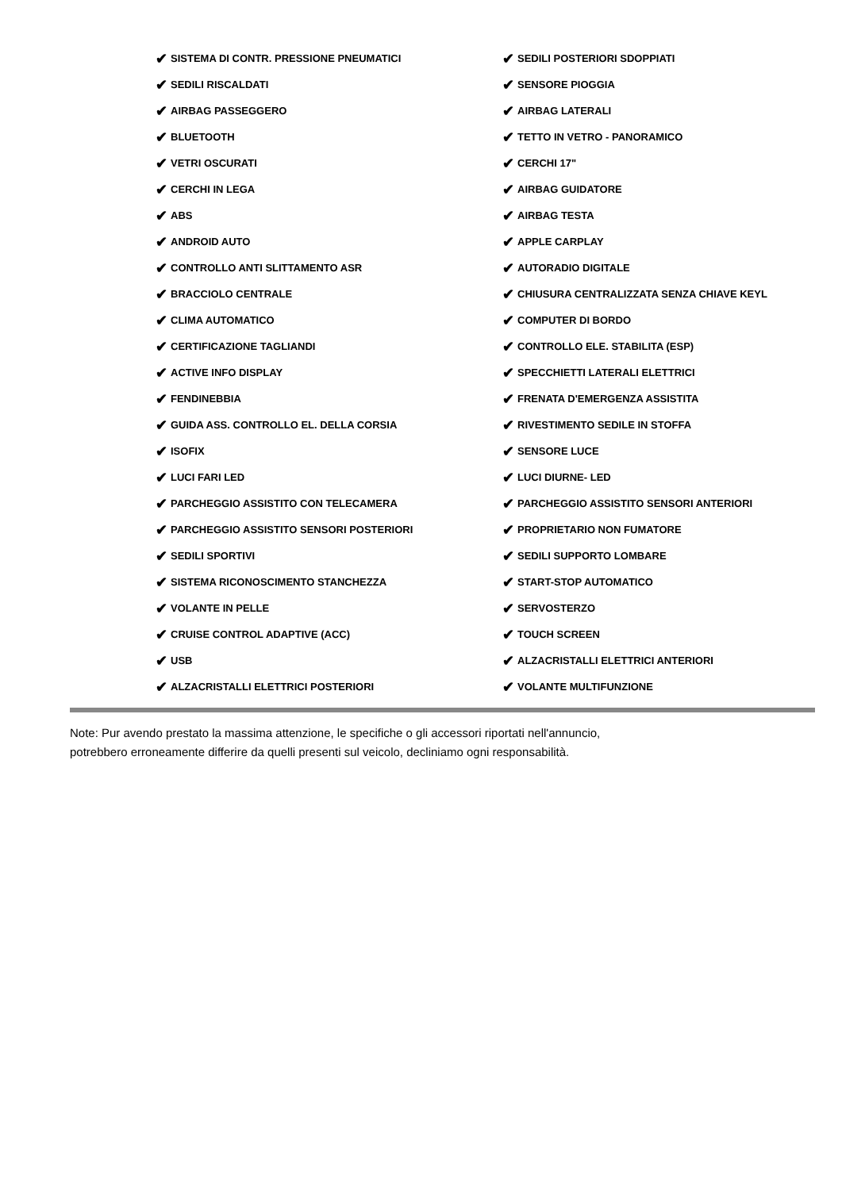✔ SISTEMA DI CONTR. PRESSIONE PNEUMATICI
✔ SEDILI RISCALDATI
✔ AIRBAG PASSEGGERO
✔ BLUETOOTH
✔ VETRI OSCURATI
✔ CERCHI IN LEGA
✔ ABS
✔ ANDROID AUTO
✔ CONTROLLO ANTI SLITTAMENTO ASR
✔ BRACCIOLO CENTRALE
✔ CLIMA AUTOMATICO
✔ CERTIFICAZIONE TAGLIANDI
✔ ACTIVE INFO DISPLAY
✔ FENDINEBBIA
✔ GUIDA ASS. CONTROLLO EL. DELLA CORSIA
✔ ISOFIX
✔ LUCI FARI LED
✔ PARCHEGGIO ASSISTITO CON TELECAMERA
✔ PARCHEGGIO ASSISTITO SENSORI POSTERIORI
✔ SEDILI SPORTIVI
✔ SISTEMA RICONOSCIMENTO STANCHEZZA
✔ VOLANTE IN PELLE
✔ CRUISE CONTROL ADAPTIVE (ACC)
✔ USB
✔ ALZACRISTALLI ELETTRICI POSTERIORI
✔ SEDILI POSTERIORI SDOPPIATI
✔ SENSORE PIOGGIA
✔ AIRBAG LATERALI
✔ TETTO IN VETRO - PANORAMICO
✔ CERCHI 17"
✔ AIRBAG GUIDATORE
✔ AIRBAG TESTA
✔ APPLE CARPLAY
✔ AUTORADIO DIGITALE
✔ CHIUSURA CENTRALIZZATA SENZA CHIAVE KEYL
✔ COMPUTER DI BORDO
✔ CONTROLLO ELE. STABILITA (ESP)
✔ SPECCHIETTI LATERALI ELETTRICI
✔ FRENATA D'EMERGENZA ASSISTITA
✔ RIVESTIMENTO SEDILE IN STOFFA
✔ SENSORE LUCE
✔ LUCI DIURNE- LED
✔ PARCHEGGIO ASSISTITO SENSORI ANTERIORI
✔ PROPRIETARIO NON FUMATORE
✔ SEDILI SUPPORTO LOMBARE
✔ START-STOP AUTOMATICO
✔ SERVOSTERZO
✔ TOUCH SCREEN
✔ ALZACRISTALLI ELETTRICI ANTERIORI
✔ VOLANTE MULTIFUNZIONE
Note: Pur avendo prestato la massima attenzione, le specifiche o gli accessori riportati nell'annuncio,
potrebbero erroneamente differire da quelli presenti sul veicolo, decliniamo ogni responsabilità.